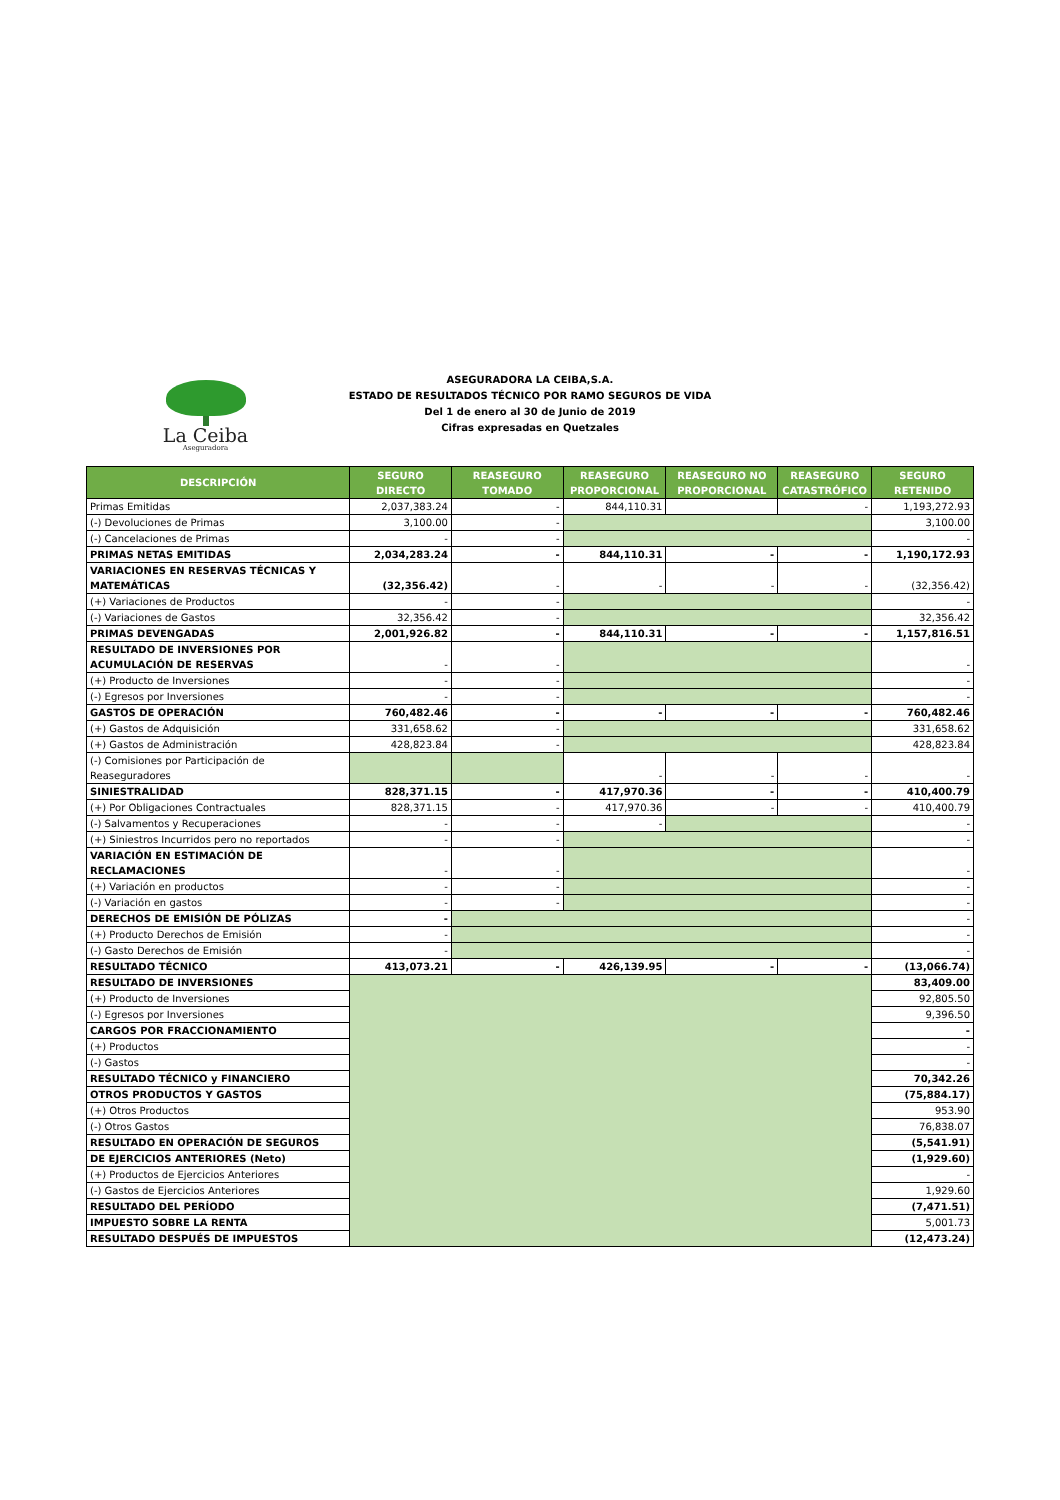La Ceiba
Aseguradora
ASEGURADORA LA CEIBA,S.A.
ESTADO DE RESULTADOS TÉCNICO POR RAMO SEGUROS DE VIDA
Del 1 de enero al 30 de Junio de 2019
Cifras expresadas en Quetzales
| DESCRIPCIÓN | SEGURO DIRECTO | REASEGURO TOMADO | REASEGURO PROPORCIONAL | REASEGURO NO PROPORCIONAL | REASEGURO CATASTRÓFICO | SEGURO RETENIDO |
| --- | --- | --- | --- | --- | --- | --- |
| Primas Emitidas | 2,037,383.24 | - | 844,110.31 | | - | 1,193,272.93 |
| (-) Devoluciones de Primas | 3,100.00 | - | | | | 3,100.00 |
| (-) Cancelaciones de Primas | - | - | | | | - |
| PRIMAS NETAS EMITIDAS | 2,034,283.24 | - | 844,110.31 | - | - | 1,190,172.93 |
| VARIACIONES EN RESERVAS TÉCNICAS Y MATEMÁTICAS | (32,356.42) | - | - | - | - | (32,356.42) |
| (+) Variaciones de Productos | - | - | | | | - |
| (-) Variaciones de Gastos | 32,356.42 | - | | | | 32,356.42 |
| PRIMAS DEVENGADAS | 2,001,926.82 | - | 844,110.31 | - | - | 1,157,816.51 |
| RESULTADO DE INVERSIONES POR ACUMULACIÓN DE RESERVAS | - | - | | | | - |
| (+) Producto de Inversiones | - | - | | | | - |
| (-) Egresos por Inversiones | - | - | | | | - |
| GASTOS DE OPERACIÓN | 760,482.46 | - | - | - | - | 760,482.46 |
| (+) Gastos de Adquisición | 331,658.62 | - | | | | 331,658.62 |
| (+) Gastos de Administración | 428,823.84 | - | | | | 428,823.84 |
| (-) Comisiones por Participación de Reaseguradores | | | - | - | - | - |
| SINIESTRALIDAD | 828,371.15 | - | 417,970.36 | - | - | 410,400.79 |
| (+) Por Obligaciones Contractuales | 828,371.15 | - | 417,970.36 | - | - | 410,400.79 |
| (-) Salvamentos y Recuperaciones | - | - | - | | | - |
| (+) Siniestros Incurridos pero no reportados | - | - | | | | - |
| VARIACIÓN EN ESTIMACIÓN DE RECLAMACIONES | - | - | | | | - |
| (+) Variación en productos | - | - | | | | - |
| (-) Variación en gastos | - | - | | | | - |
| DERECHOS DE EMISIÓN DE PÓLIZAS | - | | | | | - |
| (+) Producto Derechos de Emisión | - | | | | | - |
| (-) Gasto Derechos de Emisión | - | | | | | - |
| RESULTADO TÉCNICO | 413,073.21 | - | 426,139.95 | - | - | (13,066.74) |
| RESULTADO DE INVERSIONES | | | | | | 83,409.00 |
| (+) Producto de Inversiones | | | | | | 92,805.50 |
| (-) Egresos por Inversiones | | | | | | 9,396.50 |
| CARGOS POR FRACCIONAMIENTO | | | | | | - |
| (+) Productos | | | | | | - |
| (-) Gastos | | | | | | - |
| RESULTADO TÉCNICO y FINANCIERO | | | | | | 70,342.26 |
| OTROS PRODUCTOS Y GASTOS | | | | | | (75,884.17) |
| (+) Otros Productos | | | | | | 953.90 |
| (-) Otros Gastos | | | | | | 76,838.07 |
| RESULTADO EN OPERACIÓN DE SEGUROS | | | | | | (5,541.91) |
| DE EJERCICIOS ANTERIORES (Neto) | | | | | | (1,929.60) |
| (+) Productos de Ejercicios Anteriores | | | | | | - |
| (-) Gastos de Ejercicios Anteriores | | | | | | 1,929.60 |
| RESULTADO DEL PERÍODO | | | | | | (7,471.51) |
| IMPUESTO SOBRE LA RENTA | | | | | | 5,001.73 |
| RESULTADO DESPUÉS DE IMPUESTOS | | | | | | (12,473.24) |